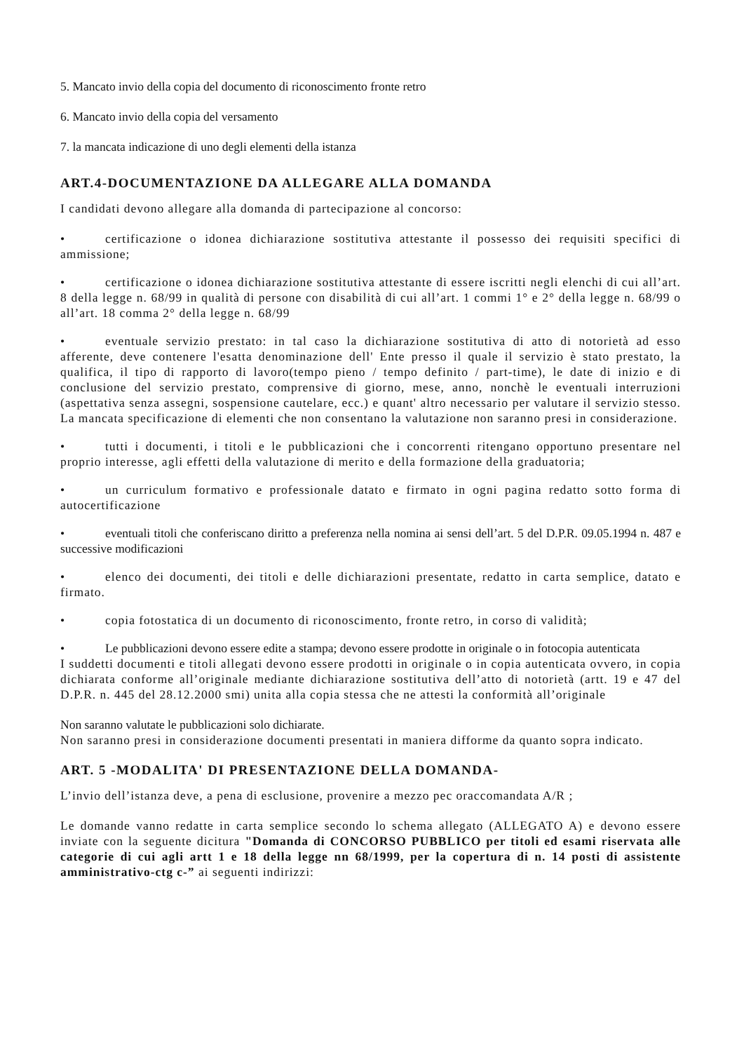5. Mancato invio della copia del documento di riconoscimento fronte retro
6. Mancato invio della copia del versamento
7. la mancata indicazione di uno degli elementi della istanza
ART.4-DOCUMENTAZIONE DA ALLEGARE ALLA DOMANDA
I candidati devono allegare alla domanda di partecipazione al concorso:
• certificazione o idonea dichiarazione sostitutiva attestante il possesso dei requisiti specifici di ammissione;
• certificazione o idonea dichiarazione sostitutiva attestante di essere iscritti negli elenchi di cui all’art. 8 della legge n. 68/99 in qualità di persone con disabilità di cui all’art. 1 commi 1° e 2° della legge n. 68/99 o all’art. 18 comma 2° della legge n. 68/99
• eventuale servizio prestato: in tal caso la dichiarazione sostitutiva di atto di notorietà ad esso afferente, deve contenere l'esatta denominazione dell' Ente presso il quale il servizio è stato prestato, la qualifica, il tipo di rapporto di lavoro(tempo pieno / tempo definito / part-time), le date di inizio e di conclusione del servizio prestato, comprensive di giorno, mese, anno, nonchè le eventuali interruzioni (aspettativa senza assegni, sospensione cautelare, ecc.) e quant' altro necessario per valutare il servizio stesso. La mancata specificazione di elementi che non consentano la valutazione non saranno presi in considerazione.
• tutti i documenti, i titoli e le pubblicazioni che i concorrenti ritengano opportuno presentare nel proprio interesse, agli effetti della valutazione di merito e della formazione della graduatoria;
• un curriculum formativo e professionale datato e firmato in ogni pagina redatto sotto forma di autocertificazione
• eventuali titoli che conferiscano diritto a preferenza nella nomina ai sensi dell’art. 5 del D.P.R. 09.05.1994 n. 487 e successive modificazioni
• elenco dei documenti, dei titoli e delle dichiarazioni presentate, redatto in carta semplice, datato e firmato.
• copia fotostatica di un documento di riconoscimento, fronte retro, in corso di validità;
• Le pubblicazioni devono essere edite a stampa; devono essere prodotte in originale o in fotocopia autenticata
I suddetti documenti e titoli allegati devono essere prodotti in originale o in copia autenticata ovvero, in copia dichiarata conforme all’originale mediante dichiarazione sostitutiva dell’atto di notorietà (artt. 19 e 47 del D.P.R. n. 445 del 28.12.2000 smi) unita alla copia stessa che ne attesti la conformità all’originale
Non saranno valutate le pubblicazioni solo dichiarate.
Non saranno presi in considerazione documenti presentati in maniera difforme da quanto sopra indicato.
ART. 5 -MODALITA' DI PRESENTAZIONE DELLA DOMANDA-
L’invio dell’istanza deve, a pena di esclusione, provenire a mezzo pec oraccomandata A/R ;
Le domande vanno redatte in carta semplice secondo lo schema allegato (ALLEGATO A) e devono essere inviate con la seguente dicitura "Domanda di CONCORSO PUBBLICO per titoli ed esami riservata alle categorie di cui agli artt 1 e 18 della legge nn 68/1999, per la copertura di n. 14 posti di assistente amministrativo-ctg c-” ai seguenti indirizzi: